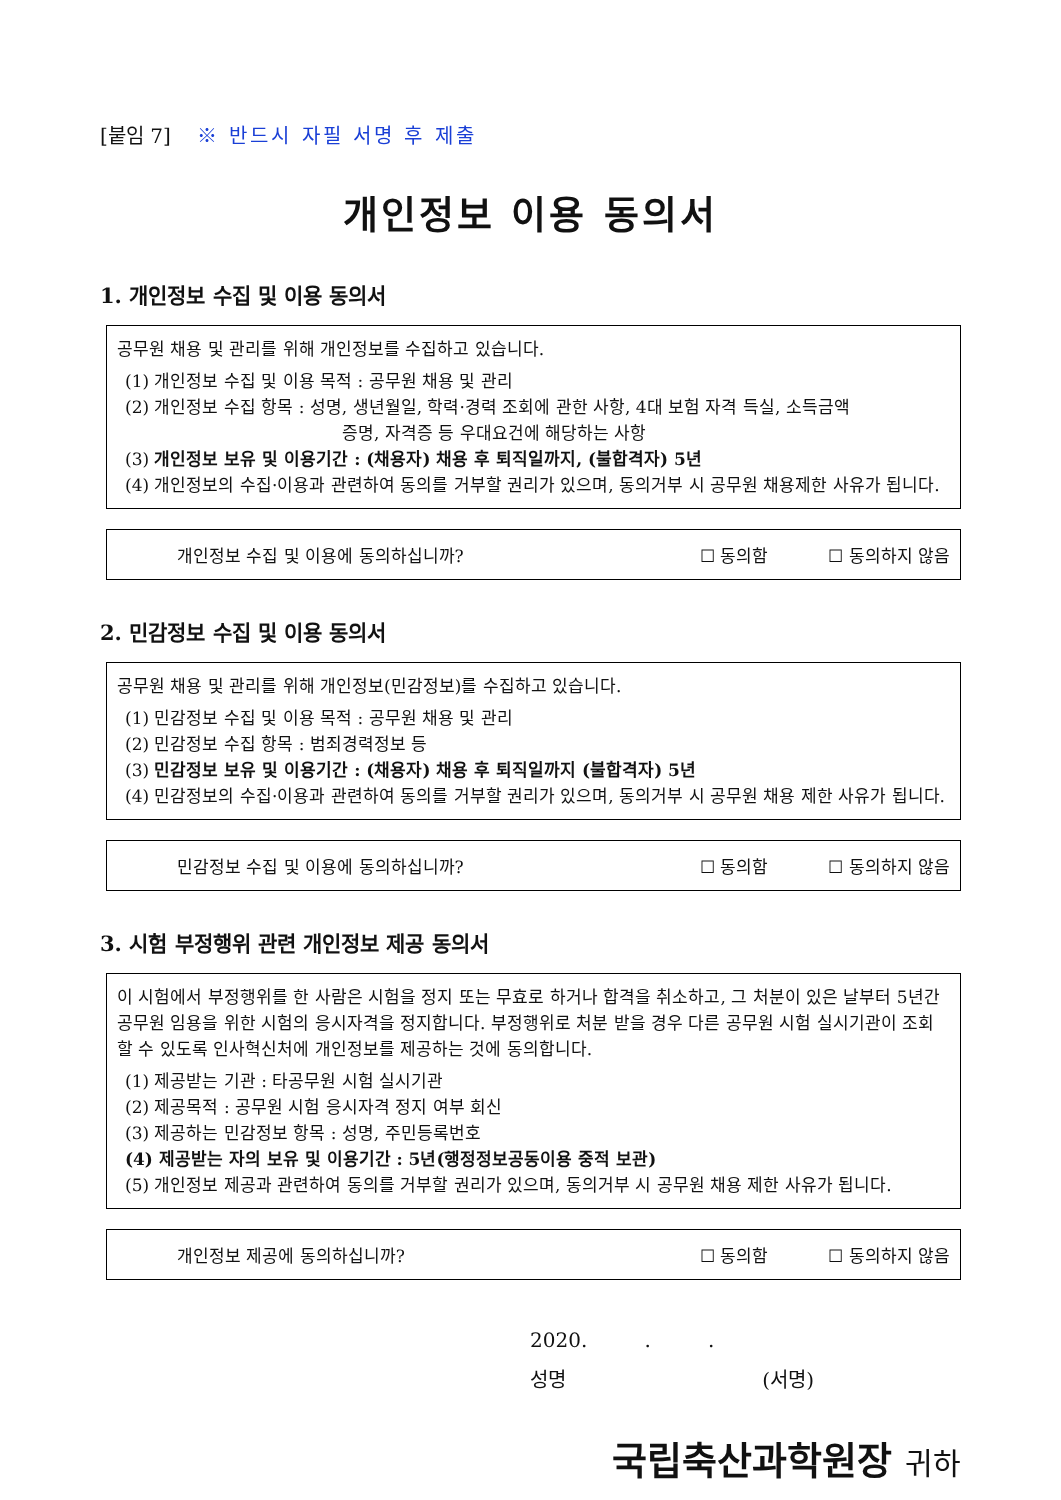[붙임 7] ※ 반드시 자필 서명 후 제출
개인정보 이용 동의서
1. 개인정보 수집 및 이용 동의서
공무원 채용 및 관리를 위해 개인정보를 수집하고 있습니다.
(1) 개인정보 수집 및 이용 목적 : 공무원 채용 및 관리
(2) 개인정보 수집 항목 : 성명, 생년월일, 학력·경력 조회에 관한 사항, 4대 보험 자격 득실, 소득금액
증명, 자격증 등 우대요건에 해당하는 사항
(3) 개인정보 보유 및 이용기간 : (채용자) 채용 후 퇴직일까지, (불합격자) 5년
(4) 개인정보의 수집·이용과 관련하여 동의를 거부할 권리가 있으며, 동의거부 시 공무원 채용제한 사유가 됩니다.
개인정보 수집 및 이용에 동의하십니까? ☐ 동의함 ☐ 동의하지 않음
2. 민감정보 수집 및 이용 동의서
공무원 채용 및 관리를 위해 개인정보(민감정보)를 수집하고 있습니다.
(1) 민감정보 수집 및 이용 목적 : 공무원 채용 및 관리
(2) 민감정보 수집 항목 : 범죄경력정보 등
(3) 민감정보 보유 및 이용기간 : (채용자) 채용 후 퇴직일까지 (불합격자) 5년
(4) 민감정보의 수집·이용과 관련하여 동의를 거부할 권리가 있으며, 동의거부 시 공무원 채용 제한 사유가 됩니다.
민감정보 수집 및 이용에 동의하십니까? ☐ 동의함 ☐ 동의하지 않음
3. 시험 부정행위 관련 개인정보 제공 동의서
이 시험에서 부정행위를 한 사람은 시험을 정지 또는 무효로 하거나 합격을 취소하고, 그 처분이 있은 날부터 5년간 공무원 임용을 위한 시험의 응시자격을 정지합니다. 부정행위로 처분 받을 경우 다른 공무원 시험 실시기관이 조회할 수 있도록 인사혁신처에 개인정보를 제공하는 것에 동의합니다.
(1) 제공받는 기관 : 타공무원 시험 실시기관
(2) 제공목적 : 공무원 시험 응시자격 정지 여부 회신
(3) 제공하는 민감정보 항목 : 성명, 주민등록번호
(4) 제공받는 자의 보유 및 이용기간 : 5년(행정정보공동이용 중적 보관)
(5) 개인정보 제공과 관련하여 동의를 거부할 권리가 있으며, 동의거부 시 공무원 채용 제한 사유가 됩니다.
개인정보 제공에 동의하십니까? ☐ 동의함 ☐ 동의하지 않음
2020. . .
성명 (서명)
국립축산과학원장 귀하